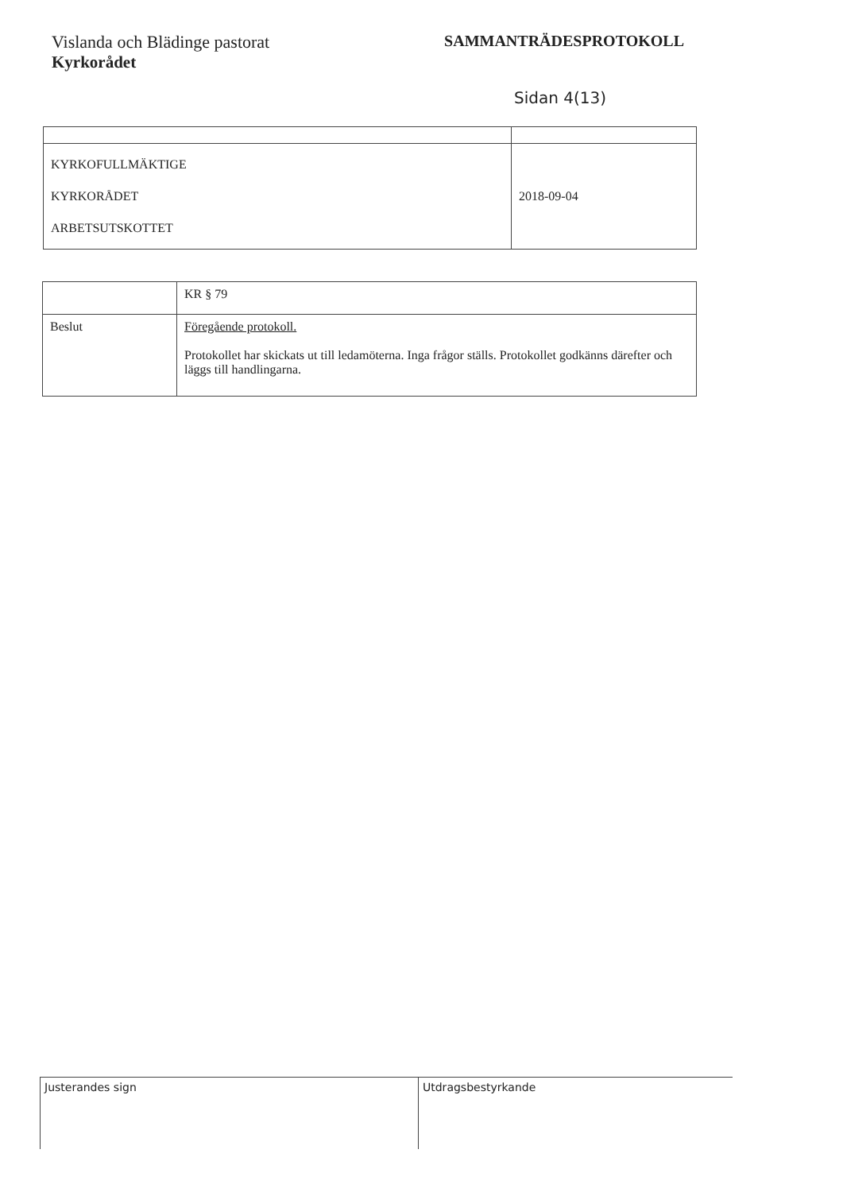Vislanda och Blädinge pastorat
Kyrkorådet
SAMMANTRÄDESPROTOKOLL
Sidan 4(13)
| KYRKOFULLMÄKTIGE KYRKORÅDET ARBETSUTSKOTTET | 2018-09-04 |
| | KR § 79 |
| Beslut | Föregående protokoll. Protokollet har skickats ut till ledamöterna. Inga frågor ställs. Protokollet godkänns därefter och läggs till handlingarna. |
Justerandes sign Utdragsbestyrkande